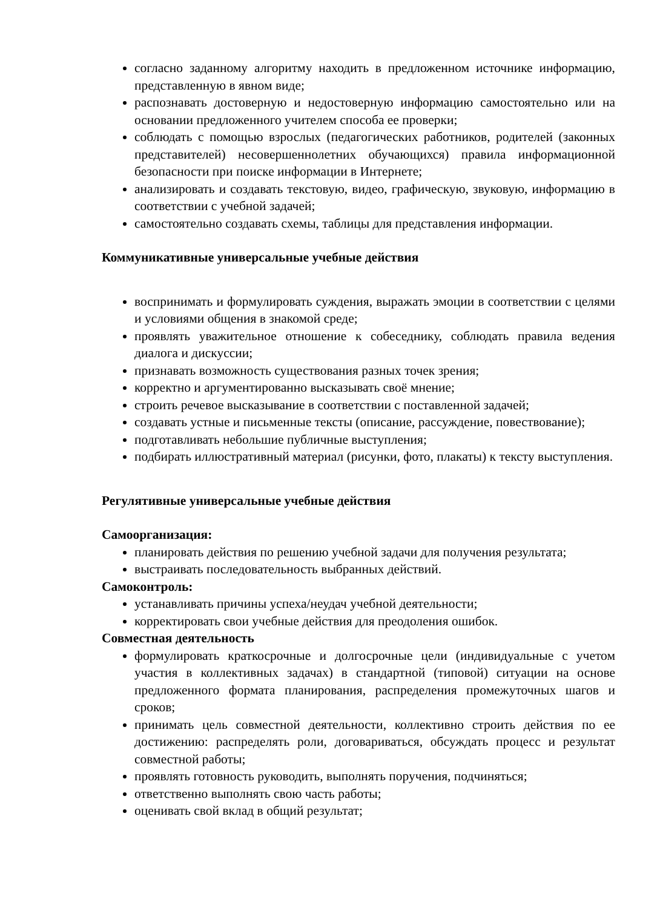согласно заданному алгоритму находить в предложенном источнике информацию, представленную в явном виде;
распознавать достоверную и недостоверную информацию самостоятельно или на основании предложенного учителем способа ее проверки;
соблюдать с помощью взрослых (педагогических работников, родителей (законных представителей) несовершеннолетних обучающихся) правила информационной безопасности при поиске информации в Интернете;
анализировать и создавать текстовую, видео, графическую, звуковую, информацию в соответствии с учебной задачей;
самостоятельно создавать схемы, таблицы для представления информации.
Коммуникативные универсальные учебные действия
воспринимать и формулировать суждения, выражать эмоции в соответствии с целями и условиями общения в знакомой среде;
проявлять уважительное отношение к собеседнику, соблюдать правила ведения диалога и дискуссии;
признавать возможность существования разных точек зрения;
корректно и аргументированно высказывать своё мнение;
строить речевое высказывание в соответствии с поставленной задачей;
создавать устные и письменные тексты (описание, рассуждение, повествование);
подготавливать небольшие публичные выступления;
подбирать иллюстративный материал (рисунки, фото, плакаты) к тексту выступления.
Регулятивные универсальные учебные действия
Самоорганизация:
планировать действия по решению учебной задачи для получения результата;
выстраивать последовательность выбранных действий.
Самоконтроль:
устанавливать причины успеха/неудач учебной деятельности;
корректировать свои учебные действия для преодоления ошибок.
Совместная деятельность
формулировать краткосрочные и долгосрочные цели (индивидуальные с учетом участия в коллективных задачах) в стандартной (типовой) ситуации на основе предложенного формата планирования, распределения промежуточных шагов и сроков;
принимать цель совместной деятельности, коллективно строить действия по ее достижению: распределять роли, договариваться, обсуждать процесс и результат совместной работы;
проявлять готовность руководить, выполнять поручения, подчиняться;
ответственно выполнять свою часть работы;
оценивать свой вклад в общий результат;